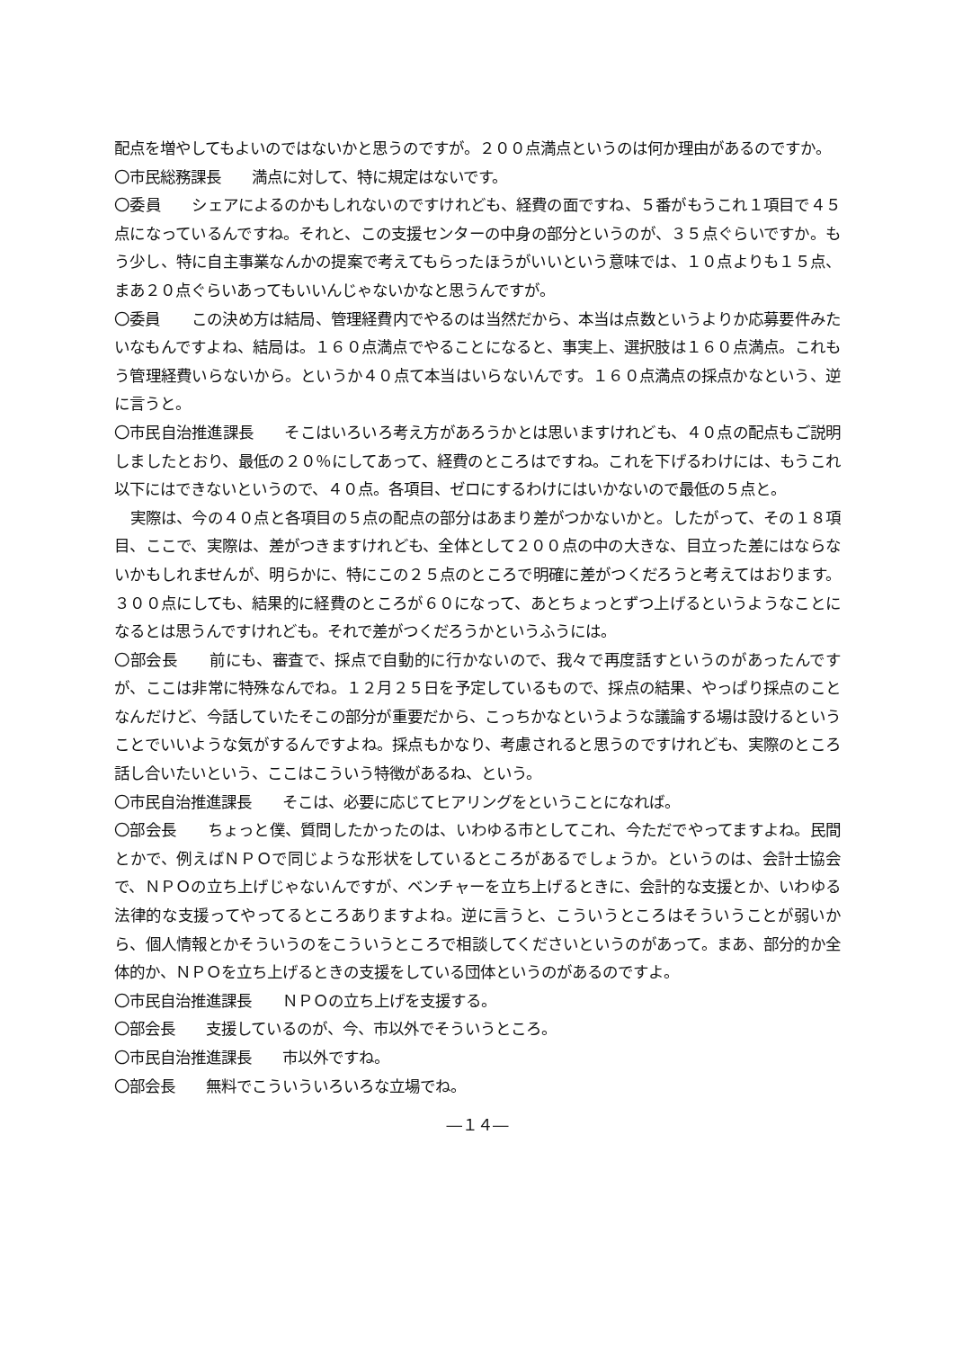配点を増やしてもよいのではないかと思うのですが。２００点満点というのは何か理由があるのですか。
〇市民総務課長　　満点に対して、特に規定はないです。
〇委員　　シェアによるのかもしれないのですけれども、経費の面ですね、５番がもうこれ１項目で４５点になっているんですね。それと、この支援センターの中身の部分というのが、３５点ぐらいですか。もう少し、特に自主事業なんかの提案で考えてもらったほうがいいという意味では、１０点よりも１５点、まあ２０点ぐらいあってもいいんじゃないかなと思うんですが。
〇委員　　この決め方は結局、管理経費内でやるのは当然だから、本当は点数というよりか応募要件みたいなもんですよね、結局は。１６０点満点でやることになると、事実上、選択肢は１６０点満点。これもう管理経費いらないから。というか４０点て本当はいらないんです。１６０点満点の採点かなという、逆に言うと。
〇市民自治推進課長　　そこはいろいろ考え方があろうかとは思いますけれども、４０点の配点もご説明しましたとおり、最低の２０％にしてあって、経費のところはですね。これを下げるわけには、もうこれ以下にはできないというので、４０点。各項目、ゼロにするわけにはいかないので最低の５点と。
実際は、今の４０点と各項目の５点の配点の部分はあまり差がつかないかと。したがって、その１８項目、ここで、実際は、差がつきますけれども、全体として２００点の中の大きな、目立った差にはならないかもしれませんが、明らかに、特にこの２５点のところで明確に差がつくだろうと考えてはおります。３００点にしても、結果的に経費のところが６０になって、あとちょっとずつ上げるというようなことになるとは思うんですけれども。それで差がつくだろうかというふうには。
〇部会長　　前にも、審査で、採点で自動的に行かないので、我々で再度話すというのがあったんですが、ここは非常に特殊なんでね。１２月２５日を予定しているもので、採点の結果、やっぱり採点のことなんだけど、今話していたそこの部分が重要だから、こっちかなというような議論する場は設けるということでいいような気がするんですよね。採点もかなり、考慮されると思うのですけれども、実際のところ話し合いたいという、ここはこういう特徴があるね、という。
〇市民自治推進課長　　そこは、必要に応じてヒアリングをということになれば。
〇部会長　　ちょっと僕、質問したかったのは、いわゆる市としてこれ、今ただでやってますよね。民間とかで、例えばＮＰＯで同じような形状をしているところがあるでしょうか。というのは、会計士協会で、ＮＰＯの立ち上げじゃないんですが、ベンチャーを立ち上げるときに、会計的な支援とか、いわゆる法律的な支援ってやってるところありますよね。逆に言うと、こういうところはそういうことが弱いから、個人情報とかそういうのをこういうところで相談してくださいというのがあって。まあ、部分的か全体的か、ＮＰＯを立ち上げるときの支援をしている団体というのがあるのですよ。
〇市民自治推進課長　　ＮＰＯの立ち上げを支援する。
〇部会長　　支援しているのが、今、市以外でそういうところ。
〇市民自治推進課長　　市以外ですね。
〇部会長　　無料でこういういろいろな立場でね。
―１４―